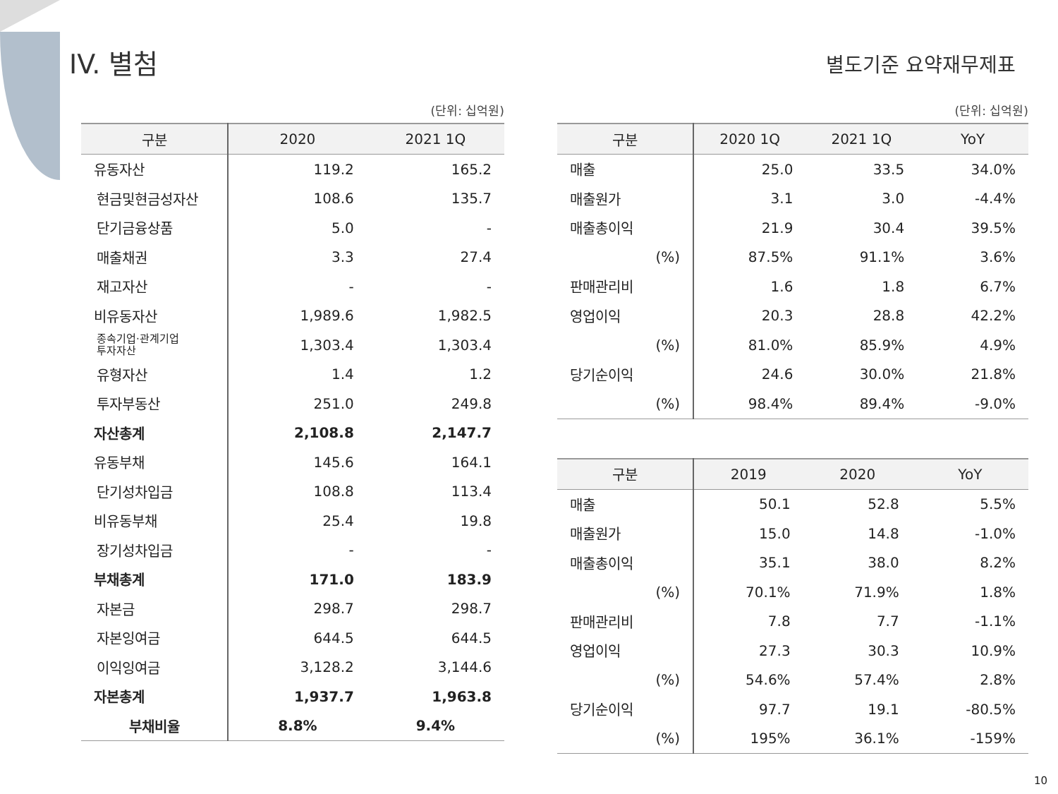IV. 별첨
별도기준 요약재무제표
(단위: 십억원)
| 구분 | 2020 | 2021 1Q |
| --- | --- | --- |
| 유동자산 | 119.2 | 165.2 |
| 현금및현금성자산 | 108.6 | 135.7 |
| 단기금융상품 | 5.0 | - |
| 매출채권 | 3.3 | 27.4 |
| 재고자산 | - | - |
| 비유동자산 | 1,989.6 | 1,982.5 |
| 종속기업·관계기업 투자자산 | 1,303.4 | 1,303.4 |
| 유형자산 | 1.4 | 1.2 |
| 투자부동산 | 251.0 | 249.8 |
| 자산총계 | 2,108.8 | 2,147.7 |
| 유동부채 | 145.6 | 164.1 |
| 단기성차입금 | 108.8 | 113.4 |
| 비유동부채 | 25.4 | 19.8 |
| 장기성차입금 | - | - |
| 부채총계 | 171.0 | 183.9 |
| 자본금 | 298.7 | 298.7 |
| 자본잉여금 | 644.5 | 644.5 |
| 이익잉여금 | 3,128.2 | 3,144.6 |
| 자본총계 | 1,937.7 | 1,963.8 |
| 부채비율 | 8.8% | 9.4% |
(단위: 십억원)
| 구분 | 2020 1Q | 2021 1Q | YoY |
| --- | --- | --- | --- |
| 매출 | 25.0 | 33.5 | 34.0% |
| 매출원가 | 3.1 | 3.0 | -4.4% |
| 매출총이익 | 21.9 | 30.4 | 39.5% |
| (%) | 87.5% | 91.1% | 3.6% |
| 판매관리비 | 1.6 | 1.8 | 6.7% |
| 영업이익 | 20.3 | 28.8 | 42.2% |
| (%) | 81.0% | 85.9% | 4.9% |
| 당기순이익 | 24.6 | 30.0% | 21.8% |
| (%) | 98.4% | 89.4% | -9.0% |
| 구분 | 2019 | 2020 | YoY |
| --- | --- | --- | --- |
| 매출 | 50.1 | 52.8 | 5.5% |
| 매출원가 | 15.0 | 14.8 | -1.0% |
| 매출총이익 | 35.1 | 38.0 | 8.2% |
| (%) | 70.1% | 71.9% | 1.8% |
| 판매관리비 | 7.8 | 7.7 | -1.1% |
| 영업이익 | 27.3 | 30.3 | 10.9% |
| (%) | 54.6% | 57.4% | 2.8% |
| 당기순이익 | 97.7 | 19.1 | -80.5% |
| (%) | 195% | 36.1% | -159% |
10